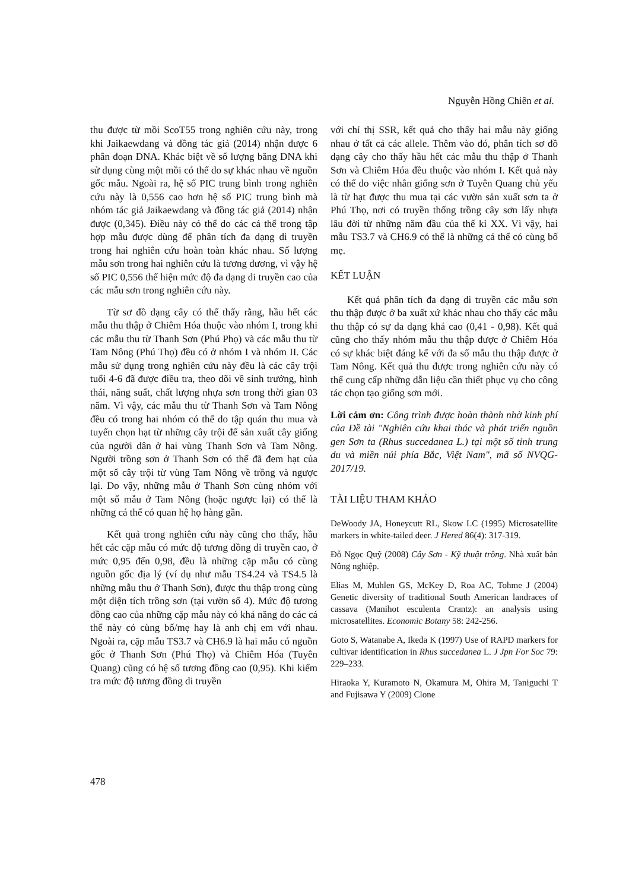Nguyễn Hồng Chiên et al.
thu được từ mồi ScoT55 trong nghiên cứu này, trong khi Jaikaewdang và đồng tác giả (2014) nhận được 6 phân đoạn DNA. Khác biệt về số lượng băng DNA khi sử dụng cùng một mồi có thể do sự khác nhau về nguồn gốc mẫu. Ngoài ra, hệ số PIC trung bình trong nghiên cứu này là 0,556 cao hơn hệ số PIC trung bình mà nhóm tác giả Jaikaewdang và đồng tác giả (2014) nhận được (0,345). Điều này có thể do các cá thể trong tập hợp mẫu được dùng để phân tích đa dạng di truyền trong hai nghiên cứu hoàn toàn khác nhau. Số lượng mẫu sơn trong hai nghiên cứu là tương đương, vì vậy hệ số PIC 0,556 thể hiện mức độ đa dạng di truyền cao của các mẫu sơn trong nghiên cứu này.
Từ sơ đồ dạng cây có thể thấy rằng, hầu hết các mẫu thu thập ở Chiêm Hóa thuộc vào nhóm I, trong khi các mẫu thu từ Thanh Sơn (Phú Phọ) và các mẫu thu từ Tam Nông (Phú Thọ) đều có ở nhóm I và nhóm II. Các mẫu sử dụng trong nghiên cứu này đều là các cây trội tuổi 4-6 đã được điều tra, theo dõi về sinh trưởng, hình thái, năng suất, chất lượng nhựa sơn trong thời gian 03 năm. Vì vậy, các mẫu thu từ Thanh Sơn và Tam Nông đều có trong hai nhóm có thể do tập quán thu mua và tuyển chọn hạt từ những cây trội để sản xuất cây giống của người dân ở hai vùng Thanh Sơn và Tam Nông. Người trồng sơn ở Thanh Sơn có thể đã đem hạt của một số cây trội từ vùng Tam Nông về trồng và ngược lại. Do vậy, những mẫu ở Thanh Sơn cùng nhóm với một số mẫu ở Tam Nông (hoặc ngược lại) có thể là những cá thể có quan hệ họ hàng gần.
Kết quả trong nghiên cứu này cũng cho thấy, hầu hết các cặp mẫu có mức độ tương đồng di truyền cao, ở mức 0,95 đến 0,98, đều là những cặp mẫu có cùng nguồn gốc địa lý (ví dụ như mẫu TS4.24 và TS4.5 là những mẫu thu ở Thanh Sơn), được thu thập trong cùng một diện tích trồng sơn (tại vườn số 4). Mức độ tương đồng cao của những cặp mẫu này có khả năng do các cá thể này có cùng bố/mẹ hay là anh chị em với nhau. Ngoài ra, cặp mẫu TS3.7 và CH6.9 là hai mẫu có nguồn gốc ở Thanh Sơn (Phú Thọ) và Chiêm Hóa (Tuyên Quang) cũng có hệ số tương đồng cao (0,95). Khi kiểm tra mức độ tương đồng di truyền
với chỉ thị SSR, kết quả cho thấy hai mẫu này giống nhau ở tất cả các allele. Thêm vào đó, phân tích sơ đồ dạng cây cho thấy hầu hết các mẫu thu thập ở Thanh Sơn và Chiêm Hóa đều thuộc vào nhóm I. Kết quả này có thể do việc nhân giống sơn ở Tuyên Quang chủ yếu là từ hạt được thu mua tại các vườn sản xuất sơn ta ở Phú Thọ, nơi có truyền thống trồng cây sơn lấy nhựa lâu đời từ những năm đầu của thế kỉ XX. Vì vậy, hai mẫu TS3.7 và CH6.9 có thể là những cá thể có cùng bố mẹ.
KẾT LUẬN
Kết quả phân tích đa dạng di truyền các mẫu sơn thu thập được ở ba xuất xứ khác nhau cho thấy các mẫu thu thập có sự đa dạng khá cao (0,41 - 0,98). Kết quả cũng cho thấy nhóm mẫu thu thập được ở Chiêm Hóa có sự khác biệt đáng kể với đa số mẫu thu thập được ở Tam Nông. Kết quả thu được trong nghiên cứu này có thể cung cấp những dẫn liệu cần thiết phục vụ cho công tác chọn tạo giống sơn mới.
Lời cảm ơn: Công trình được hoàn thành nhờ kinh phí của Đề tài "Nghiên cứu khai thác và phát triển nguồn gen Sơn ta (Rhus succedanea L.) tại một số tỉnh trung du và miền núi phía Bắc, Việt Nam", mã số NVQG-2017/19.
TÀI LIỆU THAM KHẢO
DeWoody JA, Honeycutt RL, Skow LC (1995) Microsatellite markers in white-tailed deer. J Hered 86(4): 317-319.
Đỗ Ngọc Quỹ (2008) Cây Sơn - Kỹ thuật trồng. Nhà xuất bản Nông nghiệp.
Elias M, Muhlen GS, McKey D, Roa AC, Tohme J (2004) Genetic diversity of traditional South American landraces of cassava (Manihot esculenta Crantz): an analysis using microsatellites. Economic Botany 58: 242-256.
Goto S, Watanabe A, Ikeda K (1997) Use of RAPD markers for cultivar identification in Rhus succedanea L. J Jpn For Soc 79: 229–233.
Hiraoka Y, Kuramoto N, Okamura M, Ohira M, Taniguchi T and Fujisawa Y (2009) Clone
478